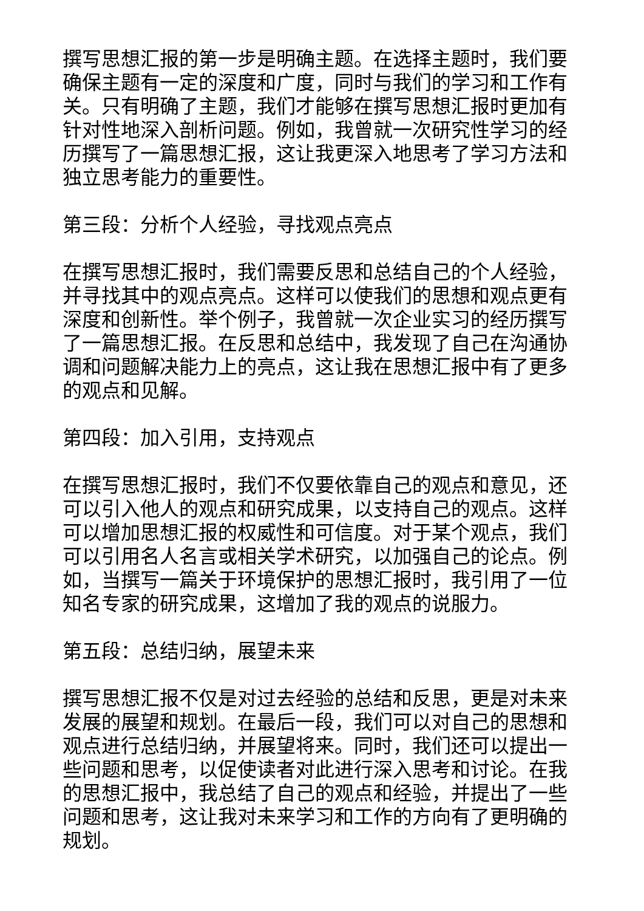撰写思想汇报的第一步是明确主题。在选择主题时，我们要确保主题有一定的深度和广度，同时与我们的学习和工作有关。只有明确了主题，我们才能够在撰写思想汇报时更加有针对性地深入剖析问题。例如，我曾就一次研究性学习的经历撰写了一篇思想汇报，这让我更深入地思考了学习方法和独立思考能力的重要性。
第三段：分析个人经验，寻找观点亮点
在撰写思想汇报时，我们需要反思和总结自己的个人经验，并寻找其中的观点亮点。这样可以使我们的思想和观点更有深度和创新性。举个例子，我曾就一次企业实习的经历撰写了一篇思想汇报。在反思和总结中，我发现了自己在沟通协调和问题解决能力上的亮点，这让我在思想汇报中有了更多的观点和见解。
第四段：加入引用，支持观点
在撰写思想汇报时，我们不仅要依靠自己的观点和意见，还可以引入他人的观点和研究成果，以支持自己的观点。这样可以增加思想汇报的权威性和可信度。对于某个观点，我们可以引用名人名言或相关学术研究，以加强自己的论点。例如，当撰写一篇关于环境保护的思想汇报时，我引用了一位知名专家的研究成果，这增加了我的观点的说服力。
第五段：总结归纳，展望未来
撰写思想汇报不仅是对过去经验的总结和反思，更是对未来发展的展望和规划。在最后一段，我们可以对自己的思想和观点进行总结归纳，并展望将来。同时，我们还可以提出一些问题和思考，以促使读者对此进行深入思考和讨论。在我的思想汇报中，我总结了自己的观点和经验，并提出了一些问题和思考，这让我对未来学习和工作的方向有了更明确的规划。